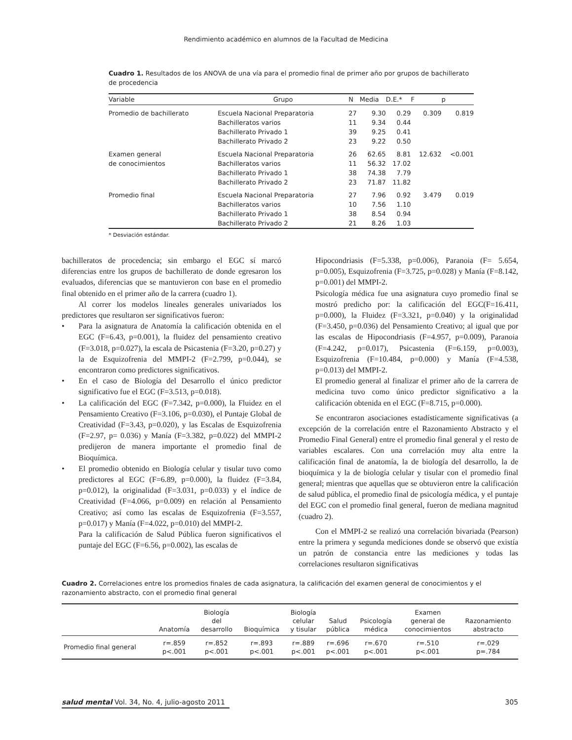Rendimiento académico en alumnos de la Facultad de Medicina
Cuadro 1. Resultados de los ANOVA de una vía para el promedio final de primer año por grupos de bachillerato de procedencia
| Variable | Grupo | N | Media | D.E.* | F | p |
| --- | --- | --- | --- | --- | --- | --- |
| Promedio de bachillerato | Escuela Nacional Preparatoria | 27 | 9.30 | 0.29 | 0.309 | 0.819 |
| | Bachilleratos varios | 11 | 9.34 | 0.44 | | |
| | Bachillerato Privado 1 | 39 | 9.25 | 0.41 | | |
| | Bachillerato Privado 2 | 23 | 9.22 | 0.50 | | |
| Examen general | Escuela Nacional Preparatoria | 26 | 62.65 | 8.81 | 12.632 | <0.001 |
| de conocimientos | Bachilleratos varios | 11 | 56.32 | 17.02 | | |
| | Bachillerato Privado 1 | 38 | 74.38 | 7.79 | | |
| | Bachillerato Privado 2 | 23 | 71.87 | 11.82 | | |
| Promedio final | Escuela Nacional Preparatoria | 27 | 7.96 | 0.92 | 3.479 | 0.019 |
| | Bachilleratos varios | 10 | 7.56 | 1.10 | | |
| | Bachillerato Privado 1 | 38 | 8.54 | 0.94 | | |
| | Bachillerato Privado 2 | 21 | 8.26 | 1.03 | | |
* Desviación estándar.
bachilleratos de procedencia; sin embargo el EGC sí marcó diferencias entre los grupos de bachillerato de donde egresaron los evaluados, diferencias que se mantuvieron con base en el promedio final obtenido en el primer año de la carrera (cuadro 1).
Al correr los modelos lineales generales univariados los predictores que resultaron ser significativos fueron:
• Para la asignatura de Anatomía la calificación obtenida en el EGC (F=6.43, p=0.001), la fluidez del pensamiento creativo (F=3.018, p=0.027), la escala de Psicastenia (F=3.20, p=0.27) y la de Esquizofrenia del MMPI-2 (F=2.799, p=0.044), se encontraron como predictores significativos.
• En el caso de Biología del Desarrollo el único predictor significativo fue el EGC (F=3.513, p=0.018).
• La calificación del EGC (F=7.342, p=0.000), la Fluidez en el Pensamiento Creativo (F=3.106, p=0.030), el Puntaje Global de Creatividad (F=3.43, p=0.020), y las Escalas de Esquizofrenia (F=2.97, p= 0.036) y Manía (F=3.382, p=0.022) del MMPI-2 predijeron de manera importante el promedio final de Bioquímica.
• El promedio obtenido en Biología celular y tisular tuvo como predictores al EGC (F=6.89, p=0.000), la fluidez (F=3.84, p=0.012), la originalidad (F=3.031, p=0.033) y el índice de Creatividad (F=4.066, p=0.009) en relación al Pensamiento Creativo; así como las escalas de Esquizofrenia (F=3.557, p=0.017) y Manía (F=4.022, p=0.010) del MMPI-2.
Para la calificación de Salud Pública fueron significativos el puntaje del EGC (F=6.56, p=0.002), las escalas de
Hipocondriasis (F=5.338, p=0.006), Paranoia (F= 5.654, p=0.005), Esquizofrenia (F=3.725, p=0.028) y Manía (F=8.142, p=0.001) del MMPI-2.
Psicología médica fue una asignatura cuyo promedio final se mostró predicho por: la calificación del EGC(F=16.411, p=0.000), la Fluidez (F=3.321, p=0.040) y la originalidad (F=3.450, p=0.036) del Pensamiento Creativo; al igual que por las escalas de Hipocondriasis (F=4.957, p=0.009), Paranoia (F=4.242, p=0.017), Psicastenia (F=6.159, p=0.003), Esquizofrenia (F=10.484, p=0.000) y Manía (F=4.538, p=0.013) del MMPI-2.
El promedio general al finalizar el primer año de la carrera de medicina tuvo como único predictor significativo a la calificación obtenida en el EGC (F=8.715, p=0.000).
Se encontraron asociaciones estadísticamente significativas (a excepción de la correlación entre el Razonamiento Abstracto y el Promedio Final General) entre el promedio final general y el resto de variables escalares. Con una correlación muy alta entre la calificación final de anatomía, la de biología del desarrollo, la de bioquímica y la de biología celular y tisular con el promedio final general; mientras que aquellas que se obtuvieron entre la calificación de salud pública, el promedio final de psicología médica, y el puntaje del EGC con el promedio final general, fueron de mediana magnitud (cuadro 2).
Con el MMPI-2 se realizó una correlación bivariada (Pearson) entre la primera y segunda mediciones donde se observó que existía un patrón de constancia entre las mediciones y todas las correlaciones resultaron significativas
Cuadro 2. Correlaciones entre los promedios finales de cada asignatura, la calificación del examen general de conocimientos y el razonamiento abstracto, con el promedio final general
| | Anatomía | Biología del desarrollo | Bioquímica | Biología celular y tisular | Salud pública | Psicología médica | Examen general de conocimientos | Razonamiento abstracto |
| --- | --- | --- | --- | --- | --- | --- | --- | --- |
| Promedio final general | r=.859 p<.001 | r=.852 p<.001 | r=.893 p<.001 | r=.889 p<.001 | r=.696 p<.001 | r=.670 p<.001 | r=.510 p<.001 | r=.029 p=.784 |
salud mental Vol. 34, No. 4, julio-agosto 2011
305